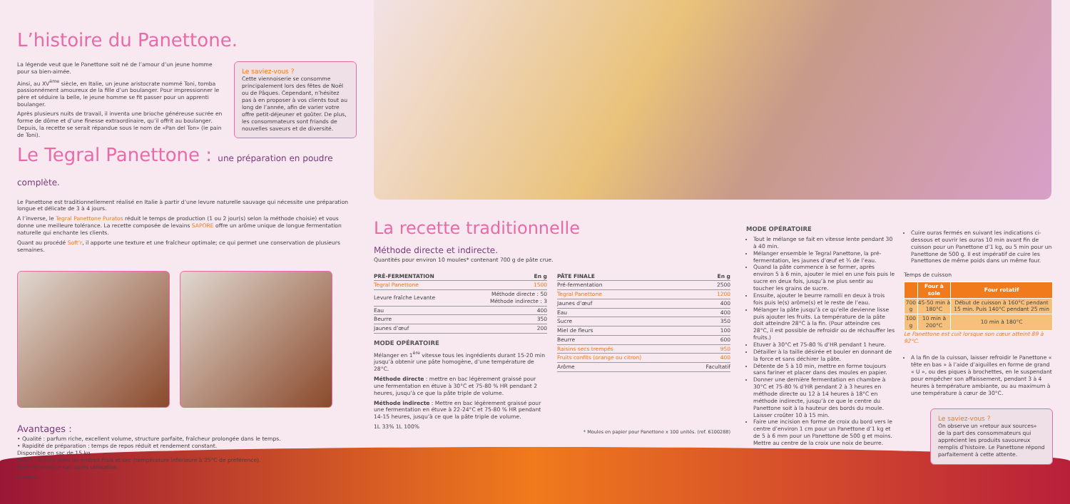L’histoire du Panettone.
Le saviez-vous ?
Cette viennoiserie se consomme principalement lors des fêtes de Noël ou de Pâques. Cependant, n’hésitez pas à en proposer à vos clients tout au long de l’année, afin de varier votre offre petit-déjeuner et goûter. De plus, les consommateurs sont friands de nouvelles saveurs et de diversité.
La légende veut que le Panettone soit né de l’amour d’un jeune homme pour sa bien-aimée.
Ainsi, au XV<sup>ème</sup> siècle, en Italie, un jeune aristocrate nommé Toni, tomba passionnément amoureux de la fille d’un boulanger. Pour impressionner le père et séduire la belle, le jeune homme se fit passer pour un apprenti boulanger.
Après plusieurs nuits de travail, il inventa une brioche généreuse sucrée en forme de dôme et d’une finesse extraordinaire, qu’il offrit au boulanger. Depuis, la recette se serait répandue sous le nom de «Pan del Ton» (le pain de Toni).
Le Tegral Panettone : une préparation en poudre complète.
Le Panettone est traditionnellement réalisé en Italie à partir d’une levure naturelle sauvage qui nécessite une préparation longue et délicate de 3 à 4 jours.
A l’inverse, le Tegral Panettone Puratos réduit le temps de production (1 ou 2 jour(s) selon la méthode choisie) et vous donne une meilleure tolérance. La recette composée de levains SAPORE offre un arôme unique de longue fermentation naturelle qui enchante les clients.
Quant au procédé Soft’r, il apporte une texture et une fraîcheur optimale; ce qui permet une conservation de plusieurs semaines.
Avantages :
• Qualité : parfum riche, excellent volume, structure parfaite, fraîcheur prolongée dans le temps.
• Rapidité de préparation : temps de repos réduit et rendement constant.
Disponible en sac de 15 kg
DLUO : 6 mois dans un endroit frais et sec (température inférieure à 25°C de préférence).
Bien refermer le sac après utilisation.
Puratos
La recette traditionnelle
Méthode directe et indirecte.
Quantités pour environ 10 moules* contenant 700 g de pâte crue.
| PRÉ-FERMENTATION | En g |
| --- | --- |
| Tegral Panettone | 1500 |
| Levure fraîche Levante | Méthode directe : 50 Méthode indirecte : 3 |
| Eau | 400 |
| Beurre | 350 |
| Jaunes d’œuf | 200 |
MODE OPÉRATOIRE
Mélanger en 1<sup>ère</sup> vitesse tous les ingrédients durant 15-20 min jusqu’à obtenir une pâte homogène, d’une température de 28°C.
Méthode directe : mettre en bac légèrement graissé pour une fermentation en étuve à 30°C et 75-80 % HR pendant 2 heures, jusqu’à ce que la pâte triple de volume.
Méthode indirecte : Mettre en bac légèrement graissé pour une fermentation en étuve à 22-24°C et 75-80 % HR pendant 14-15 heures, jusqu’à ce que la pâte triple de volume.
1L 33% 1L 100%
| PÂTE FINALE | En g |
| --- | --- |
| Pré-fermentation | 2500 |
| Tegral Panettone | 1200 |
| Jaunes d’œuf | 400 |
| Eau | 400 |
| Sucre | 350 |
| Miel de fleurs | 100 |
| Beurre | 600 |
| Raisins secs trempés | 950 |
| Fruits confits (orange ou citron) | 400 |
| Arôme | Facultatif |
* Moules en papier pour Panettone x 100 unités. (ref. 6100288)
MODE OPÉRATOIRE
Tout le mélange se fait en vitesse lente pendant 30 à 40 min.
Mélanger ensemble le Tegral Panettone, la pré-fermentation, les jaunes d’œuf et ¾ de l’eau.
Quand la pâte commence à se former, après environ 5 à 6 min, ajouter le miel en une fois puis le sucre en deux fois, jusqu’à ne plus sentir au toucher les grains de sucre.
Ensuite, ajouter le beurre ramolli en deux à trois fois puis le(s) arôme(s) et le reste de l’eau.
Mélanger la pâte jusqu’à ce qu’elle devienne lisse puis ajouter les fruits. La température de la pâte doit atteindre 28°C à la fin. (Pour atteindre ces 28°C, il est possible de refroidir ou de réchauffer les fruits.)
Etuver à 30°C et 75-80 % d’HR pendant 1 heure.
Détailler à la taille désirée et bouler en donnant de la force et sans déchirer la pâte.
Détente de 5 à 10 min, mettre en forme toujours sans fariner et placer dans des moules en papier.
Donner une dernière fermentation en chambre à 30°C et 75-80 % d’HR pendant 2 à 3 heures en méthode directe ou 12 à 14 heures à 18°C en méthode indirecte, jusqu’à ce que le centre du Panettone soit à la hauteur des bords du moule. Laisser croûter 10 à 15 min.
Faire une incision en forme de croix du bord vers le centre d’environ 1 cm pour un Panettone d’1 kg et de 5 à 6 mm pour un Panettone de 500 g et moins. Mettre au centre de la croix une noix de beurre.
Cuire ouras fermés en suivant les indications ci-dessous et ouvrir les ouras 10 min avant fin de cuisson pour un Panettone d’1 kg, ou 5 min pour un Panettone de 500 g. Il est impératif de cuire les Panettones de même poids dans un même four.
Temps de cuisson
| | Four à sole | Four rotatif |
| --- | --- | --- |
| 700 g | 45-50 min à 180°C | Début de cuisson à 160°C pendant 15 min. Puis 140°C pendant 25 min |
| 100 g | 10 min à 200°C | 10 min à 180°C |
Le Panettone est cuit lorsque son cœur atteint 89 à 92°C.
A la fin de la cuisson, laisser refroidir le Panettone « tête en bas » à l’aide d’aiguilles en forme de grand « U », ou des piques à brochettes, en le suspendant pour empêcher son affaissement, pendant 3 à 4 heures à température ambiante, ou au maximum à une température à cœur de 30°C.
Le saviez-vous ?
On observe un «retour aux sources» de la part des consommateurs qui apprécient les produits savoureux remplis d’histoire. Le Panettone répond parfaitement à cette attente.